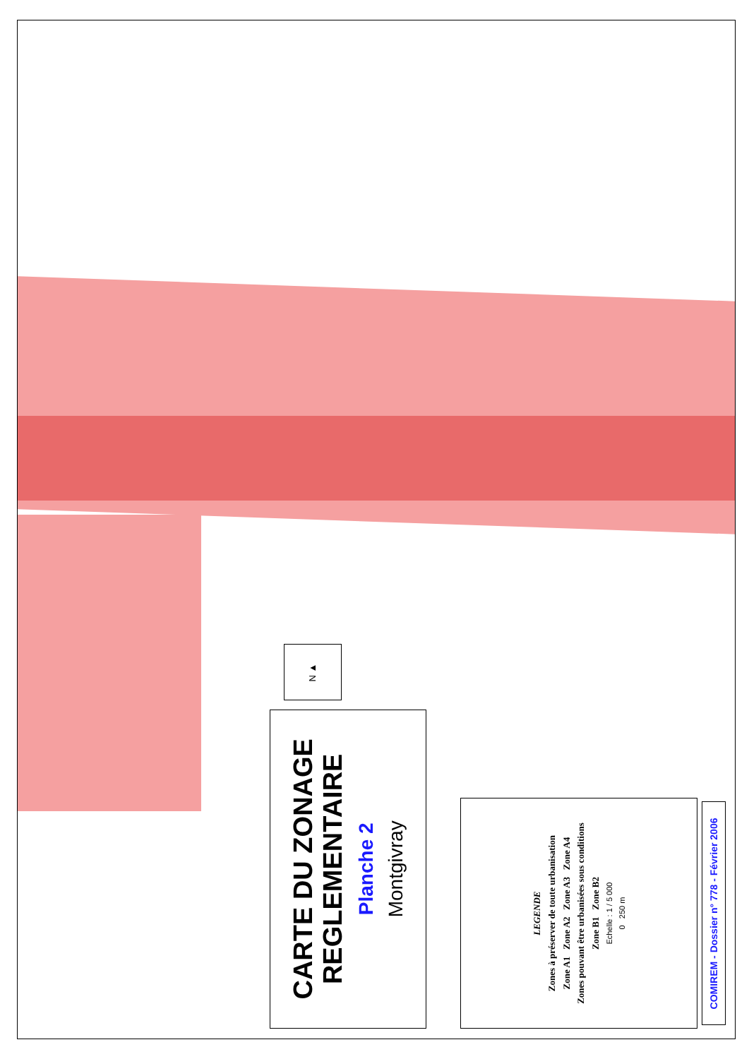N ▲
CARTE DU ZONAGE
REGLEMENTAIRE
Planche 2
Montgivray
LEGENDE
Zones à préserver de toute urbanisation
Zone A1 Zone A2 Zone A3 Zone A4
Zones pouvant être urbanisées sous conditions
Zone B1 Zone B2
Echelle : 1 / 5 000
0 250 m
COMIREM - Dossier n° 778 - Février 2006